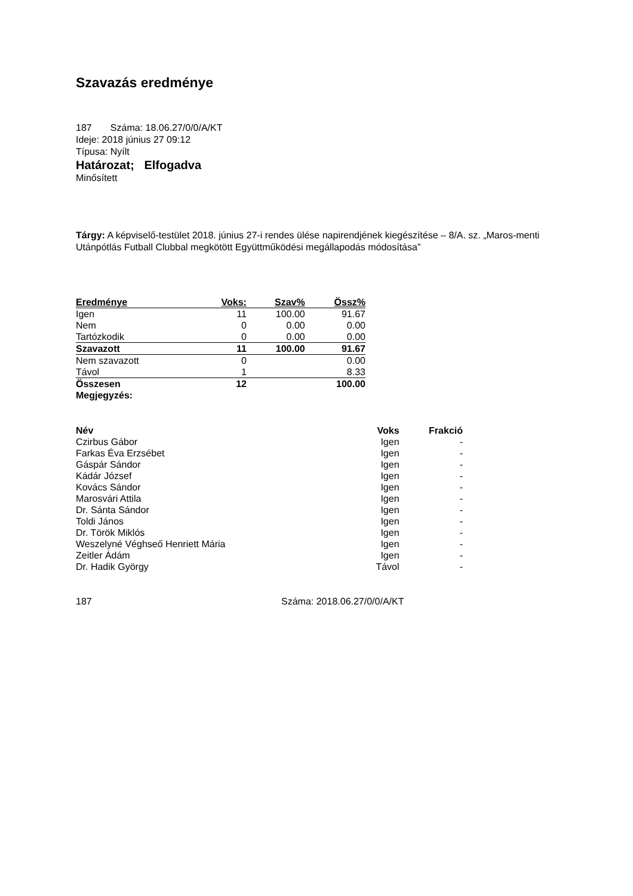Szavazás eredménye
187 Száma: 18.06.27/0/0/A/KT
Ideje: 2018 június 27 09:12
Típusa: Nyílt
Határozat; Elfogadva
Minősített
Tárgy: A képviselő-testület 2018. június 27-i rendes ülése napirendjének kiegészítése – 8/A. sz. „Maros-menti Utánpótlás Futball Clubbal megkötött Együttműködési megállapodás módosítása”
| Eredménye | Voks: | Szav% | Össz% |
| --- | --- | --- | --- |
| Igen | 11 | 100.00 | 91.67 |
| Nem | 0 | 0.00 | 0.00 |
| Tartózkodik | 0 | 0.00 | 0.00 |
| Szavazott | 11 | 100.00 | 91.67 |
| Nem szavazott | 0 | | 0.00 |
| Távol | 1 | | 8.33 |
| Összesen | 12 | | 100.00 |
| Megjegyzés: | | | |
| Név | Voks | Frakció |
| --- | --- | --- |
| Czirbus Gábor | Igen | - |
| Farkas Éva Erzsébet | Igen | - |
| Gáspár Sándor | Igen | - |
| Kádár József | Igen | - |
| Kovács Sándor | Igen | - |
| Marosvári Attila | Igen | - |
| Dr. Sánta Sándor | Igen | - |
| Toldi János | Igen | - |
| Dr. Török Miklós | Igen | - |
| Weszelyné Véghseő Henriett Mária | Igen | - |
| Zeitler Ádám | Igen | - |
| Dr. Hadik György | Távol | - |
187 Száma: 2018.06.27/0/0/A/KT